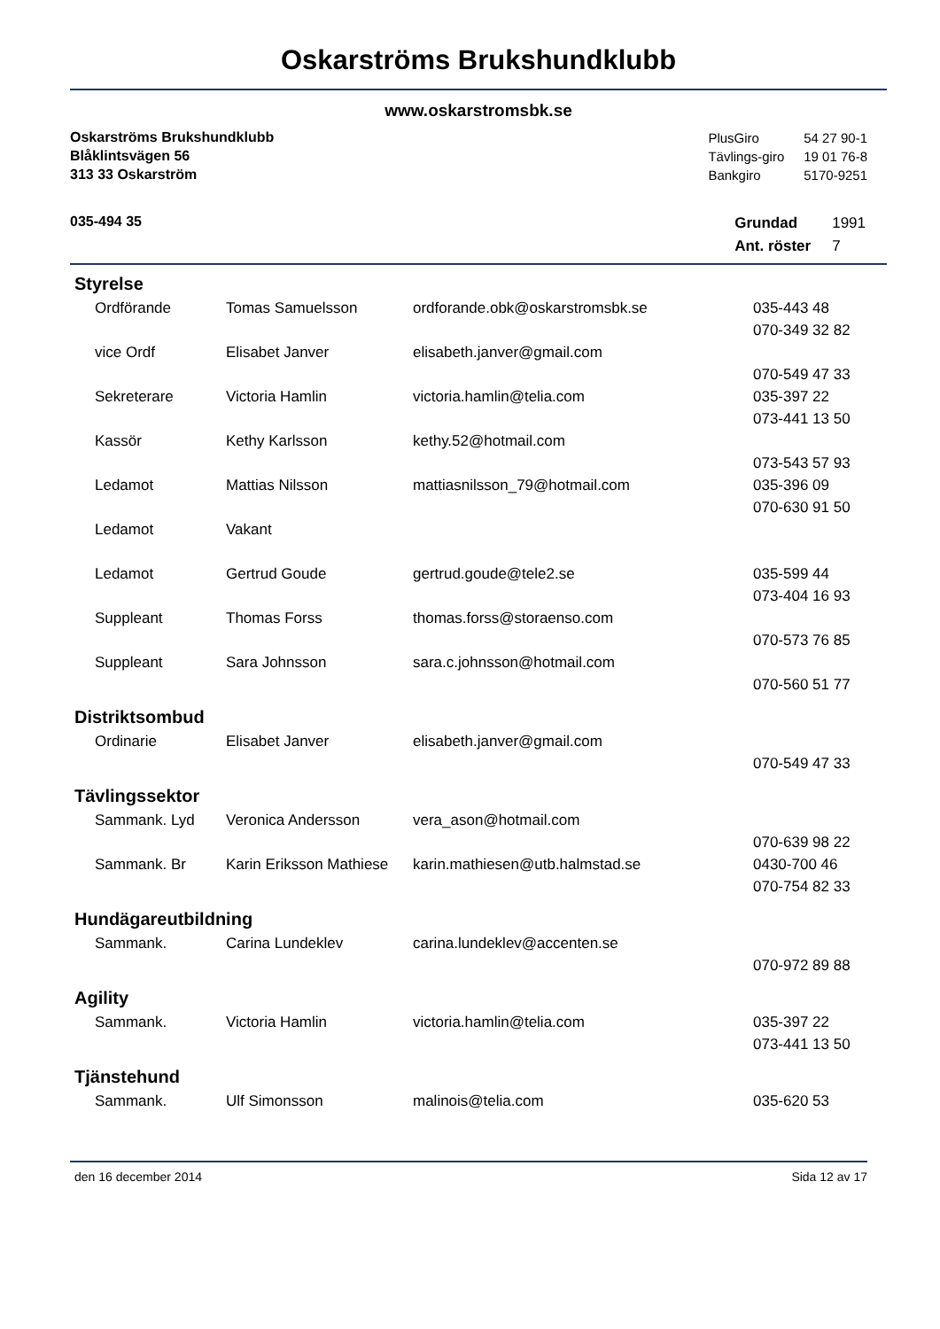Oskarströms Brukshundklubb
www.oskarstromsbk.se
Oskarströms Brukshundklubb
Blåklintsvägen 56
313 33 Oskarström
| PlusGiro | 54 27 90-1 |
| Tävlings-giro | 19 01 76-8 |
| Bankgiro | 5170-9251 |
035-494 35
| Grundad | 1991 |
| Ant. röster | 7 |
Styrelse
| Ordförande | Tomas Samuelsson | ordforande.obk@oskarstromsbk.se | 035-443 48 |
| | | | 070-349 32 82 |
| vice Ordf | Elisabet Janver | elisabeth.janver@gmail.com | |
| | | | 070-549 47 33 |
| Sekreterare | Victoria Hamlin | victoria.hamlin@telia.com | 035-397 22 |
| | | | 073-441 13 50 |
| Kassör | Kethy Karlsson | kethy.52@hotmail.com | |
| | | | 073-543 57 93 |
| Ledamot | Mattias Nilsson | mattiasnilsson_79@hotmail.com | 035-396 09 |
| | | | 070-630 91 50 |
| Ledamot | Vakant | | |
| Ledamot | Gertrud Goude | gertrud.goude@tele2.se | 035-599 44 |
| | | | 073-404 16 93 |
| Suppleant | Thomas Forss | thomas.forss@storaenso.com | |
| | | | 070-573 76 85 |
| Suppleant | Sara Johnsson | sara.c.johnsson@hotmail.com | |
| | | | 070-560 51 77 |
Distriktsombud
| Ordinarie | Elisabet Janver | elisabeth.janver@gmail.com | |
| | | | 070-549 47 33 |
Tävlingssektor
| Sammank. Lyd | Veronica Andersson | vera_ason@hotmail.com | |
| | | | 070-639 98 22 |
| Sammank. Br | Karin Eriksson Mathiese | karin.mathiesen@utb.halmstad.se | 0430-700 46 |
| | | | 070-754 82 33 |
Hundägareutbildning
| Sammank. | Carina Lundeklev | carina.lundeklev@accenten.se | |
| | | | 070-972 89 88 |
Agility
| Sammank. | Victoria Hamlin | victoria.hamlin@telia.com | 035-397 22 |
| | | | 073-441 13 50 |
Tjänstehund
| Sammank. | Ulf Simonsson | malinois@telia.com | 035-620 53 |
den 16 december 2014 Sida 12 av 17